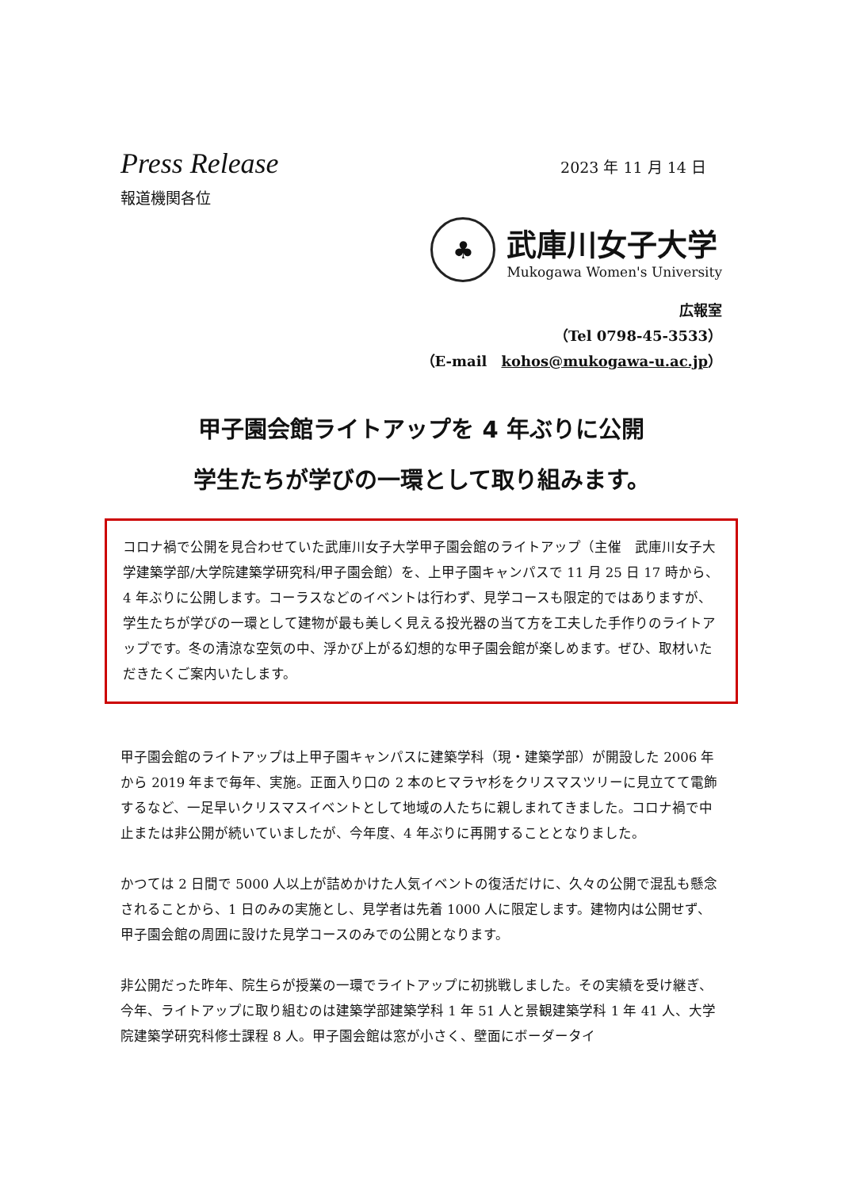Press Release
2023 年 11 月 14 日
報道機関各位
♣
武庫川女子大学
Mukogawa Women's University
広報室
（Tel 0798-45-3533）
（E-mail　kohos@mukogawa-u.ac.jp）
甲子園会館ライトアップを 4 年ぶりに公開
学生たちが学びの一環として取り組みます。
コロナ禍で公開を見合わせていた武庫川女子大学甲子園会館のライトアップ（主催　武庫川女子大学建築学部/大学院建築学研究科/甲子園会館）を、上甲子園キャンパスで 11 月 25 日 17 時から、4 年ぶりに公開します。コーラスなどのイベントは行わず、見学コースも限定的ではありますが、学生たちが学びの一環として建物が最も美しく見える投光器の当て方を工夫した手作りのライトアップです。冬の清涼な空気の中、浮かび上がる幻想的な甲子園会館が楽しめます。ぜひ、取材いただきたくご案内いたします。
甲子園会館のライトアップは上甲子園キャンパスに建築学科（現・建築学部）が開設した 2006 年から 2019 年まで毎年、実施。正面入り口の 2 本のヒマラヤ杉をクリスマスツリーに見立てて電飾するなど、一足早いクリスマスイベントとして地域の人たちに親しまれてきました。コロナ禍で中止または非公開が続いていましたが、今年度、4 年ぶりに再開することとなりました。
かつては 2 日間で 5000 人以上が詰めかけた人気イベントの復活だけに、久々の公開で混乱も懸念されることから、1 日のみの実施とし、見学者は先着 1000 人に限定します。建物内は公開せず、甲子園会館の周囲に設けた見学コースのみでの公開となります。
非公開だった昨年、院生らが授業の一環でライトアップに初挑戦しました。その実績を受け継ぎ、今年、ライトアップに取り組むのは建築学部建築学科 1 年 51 人と景観建築学科 1 年 41 人、大学院建築学研究科修士課程 8 人。甲子園会館は窓が小さく、壁面にボーダータイ